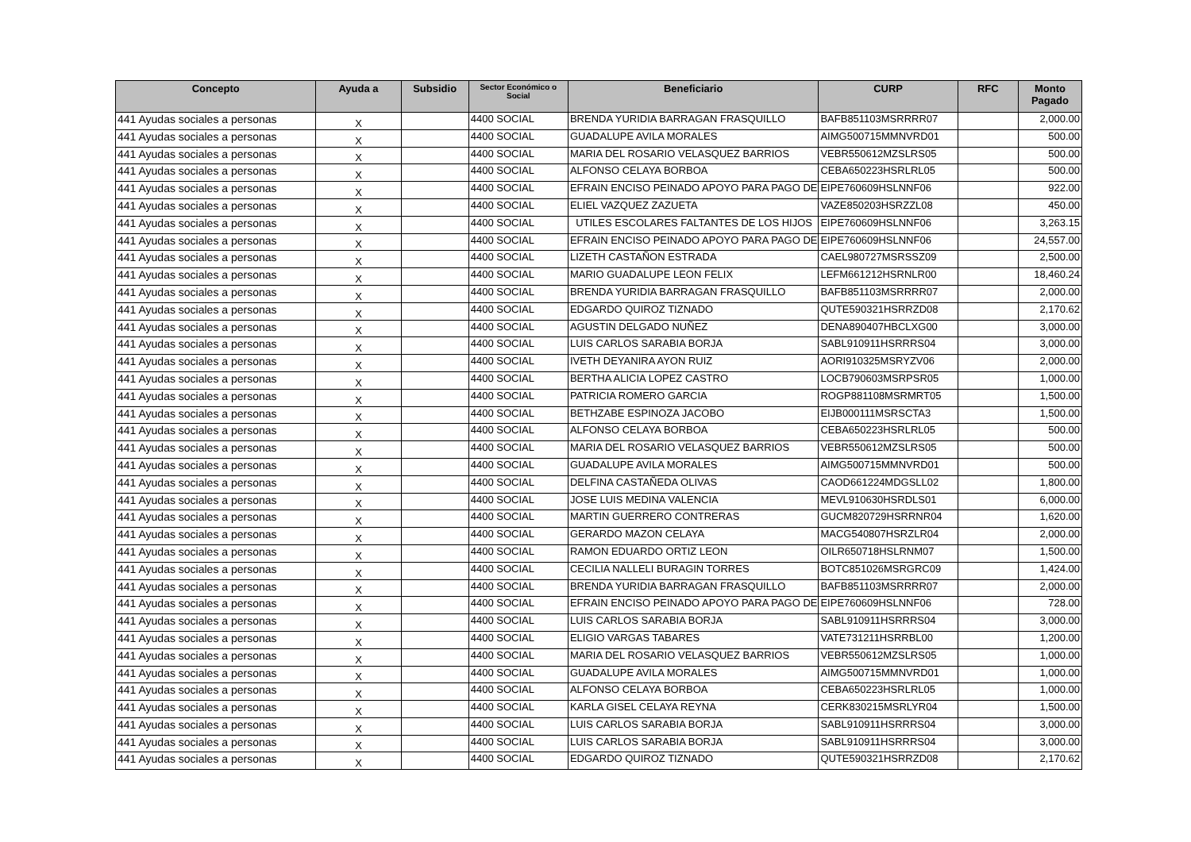| Concepto | Ayuda a | Subsidio | Sector Económico o Social | Beneficiario | CURP | RFC | Monto Pagado |
| --- | --- | --- | --- | --- | --- | --- | --- |
| 441 Ayudas sociales a personas | X | | 4400 SOCIAL | BRENDA YURIDIA BARRAGAN FRASQUILLO | BAFB851103MSRRRR07 | | 2,000.00 |
| 441 Ayudas sociales a personas | X | | 4400 SOCIAL | GUADALUPE AVILA MORALES | AIMG500715MMNVRD01 | | 500.00 |
| 441 Ayudas sociales a personas | X | | 4400 SOCIAL | MARIA DEL ROSARIO VELASQUEZ BARRIOS | VEBR550612MZSLRS05 | | 500.00 |
| 441 Ayudas sociales a personas | X | | 4400 SOCIAL | ALFONSO CELAYA BORBOA | CEBA650223HSRLRL05 | | 500.00 |
| 441 Ayudas sociales a personas | X | | 4400 SOCIAL | EFRAIN ENCISO PEINADO APOYO PARA PAGO DE | EIPE760609HSLNNF06 | | 922.00 |
| 441 Ayudas sociales a personas | X | | 4400 SOCIAL | ELIEL VAZQUEZ ZAZUETA | VAZE850203HSRZZL08 | | 450.00 |
| 441 Ayudas sociales a personas | X | | 4400 SOCIAL | UTILES ESCOLARES FALTANTES DE LOS HIJOS | EIPE760609HSLNNF06 | | 3,263.15 |
| 441 Ayudas sociales a personas | X | | 4400 SOCIAL | EFRAIN ENCISO PEINADO APOYO PARA PAGO DE | EIPE760609HSLNNF06 | | 24,557.00 |
| 441 Ayudas sociales a personas | X | | 4400 SOCIAL | LIZETH CASTAÑON ESTRADA | CAEL980727MSRSSZ09 | | 2,500.00 |
| 441 Ayudas sociales a personas | X | | 4400 SOCIAL | MARIO GUADALUPE LEON FELIX | LEFM661212HSRNLR00 | | 18,460.24 |
| 441 Ayudas sociales a personas | X | | 4400 SOCIAL | BRENDA YURIDIA BARRAGAN FRASQUILLO | BAFB851103MSRRRR07 | | 2,000.00 |
| 441 Ayudas sociales a personas | X | | 4400 SOCIAL | EDGARDO QUIROZ TIZNADO | QUTE590321HSRRZD08 | | 2,170.62 |
| 441 Ayudas sociales a personas | X | | 4400 SOCIAL | AGUSTIN DELGADO NUÑEZ | DENA890407HBCLXG00 | | 3,000.00 |
| 441 Ayudas sociales a personas | X | | 4400 SOCIAL | LUIS CARLOS SARABIA BORJA | SABL910911HSRRRS04 | | 3,000.00 |
| 441 Ayudas sociales a personas | X | | 4400 SOCIAL | IVETH DEYANIRA AYON RUIZ | AORI910325MSRYZV06 | | 2,000.00 |
| 441 Ayudas sociales a personas | X | | 4400 SOCIAL | BERTHA ALICIA LOPEZ CASTRO | LOCB790603MSRPSR05 | | 1,000.00 |
| 441 Ayudas sociales a personas | X | | 4400 SOCIAL | PATRICIA ROMERO GARCIA | ROGP881108MSRMRT05 | | 1,500.00 |
| 441 Ayudas sociales a personas | X | | 4400 SOCIAL | BETHZABE ESPINOZA JACOBO | EIJB000111MSRSCTA3 | | 1,500.00 |
| 441 Ayudas sociales a personas | X | | 4400 SOCIAL | ALFONSO CELAYA BORBOA | CEBA650223HSRLRL05 | | 500.00 |
| 441 Ayudas sociales a personas | X | | 4400 SOCIAL | MARIA DEL ROSARIO VELASQUEZ BARRIOS | VEBR550612MZSLRS05 | | 500.00 |
| 441 Ayudas sociales a personas | X | | 4400 SOCIAL | GUADALUPE AVILA MORALES | AIMG500715MMNVRD01 | | 500.00 |
| 441 Ayudas sociales a personas | X | | 4400 SOCIAL | DELFINA CASTAÑEDA OLIVAS | CAOD661224MDGSLL02 | | 1,800.00 |
| 441 Ayudas sociales a personas | X | | 4400 SOCIAL | JOSE LUIS MEDINA VALENCIA | MEVL910630HSRDLS01 | | 6,000.00 |
| 441 Ayudas sociales a personas | X | | 4400 SOCIAL | MARTIN GUERRERO CONTRERAS | GUCM820729HSRRNR04 | | 1,620.00 |
| 441 Ayudas sociales a personas | X | | 4400 SOCIAL | GERARDO MAZON CELAYA | MACG540807HSRZLR04 | | 2,000.00 |
| 441 Ayudas sociales a personas | X | | 4400 SOCIAL | RAMON EDUARDO ORTIZ LEON | OILR650718HSLRNM07 | | 1,500.00 |
| 441 Ayudas sociales a personas | X | | 4400 SOCIAL | CECILIA NALLELI BURAGIN TORRES | BOTC851026MSRGRC09 | | 1,424.00 |
| 441 Ayudas sociales a personas | X | | 4400 SOCIAL | BRENDA YURIDIA BARRAGAN FRASQUILLO | BAFB851103MSRRRR07 | | 2,000.00 |
| 441 Ayudas sociales a personas | X | | 4400 SOCIAL | EFRAIN ENCISO PEINADO APOYO PARA PAGO DE | EIPE760609HSLNNF06 | | 728.00 |
| 441 Ayudas sociales a personas | X | | 4400 SOCIAL | LUIS CARLOS SARABIA BORJA | SABL910911HSRRRS04 | | 3,000.00 |
| 441 Ayudas sociales a personas | X | | 4400 SOCIAL | ELIGIO VARGAS TABARES | VATE731211HSRRBL00 | | 1,200.00 |
| 441 Ayudas sociales a personas | X | | 4400 SOCIAL | MARIA DEL ROSARIO VELASQUEZ BARRIOS | VEBR550612MZSLRS05 | | 1,000.00 |
| 441 Ayudas sociales a personas | X | | 4400 SOCIAL | GUADALUPE AVILA MORALES | AIMG500715MMNVRD01 | | 1,000.00 |
| 441 Ayudas sociales a personas | X | | 4400 SOCIAL | ALFONSO CELAYA BORBOA | CEBA650223HSRLRL05 | | 1,000.00 |
| 441 Ayudas sociales a personas | X | | 4400 SOCIAL | KARLA GISEL CELAYA REYNA | CERK830215MSRLYR04 | | 1,500.00 |
| 441 Ayudas sociales a personas | X | | 4400 SOCIAL | LUIS CARLOS SARABIA BORJA | SABL910911HSRRRS04 | | 3,000.00 |
| 441 Ayudas sociales a personas | X | | 4400 SOCIAL | LUIS CARLOS SARABIA BORJA | SABL910911HSRRRS04 | | 3,000.00 |
| 441 Ayudas sociales a personas | X | | 4400 SOCIAL | EDGARDO QUIROZ TIZNADO | QUTE590321HSRRZD08 | | 2,170.62 |